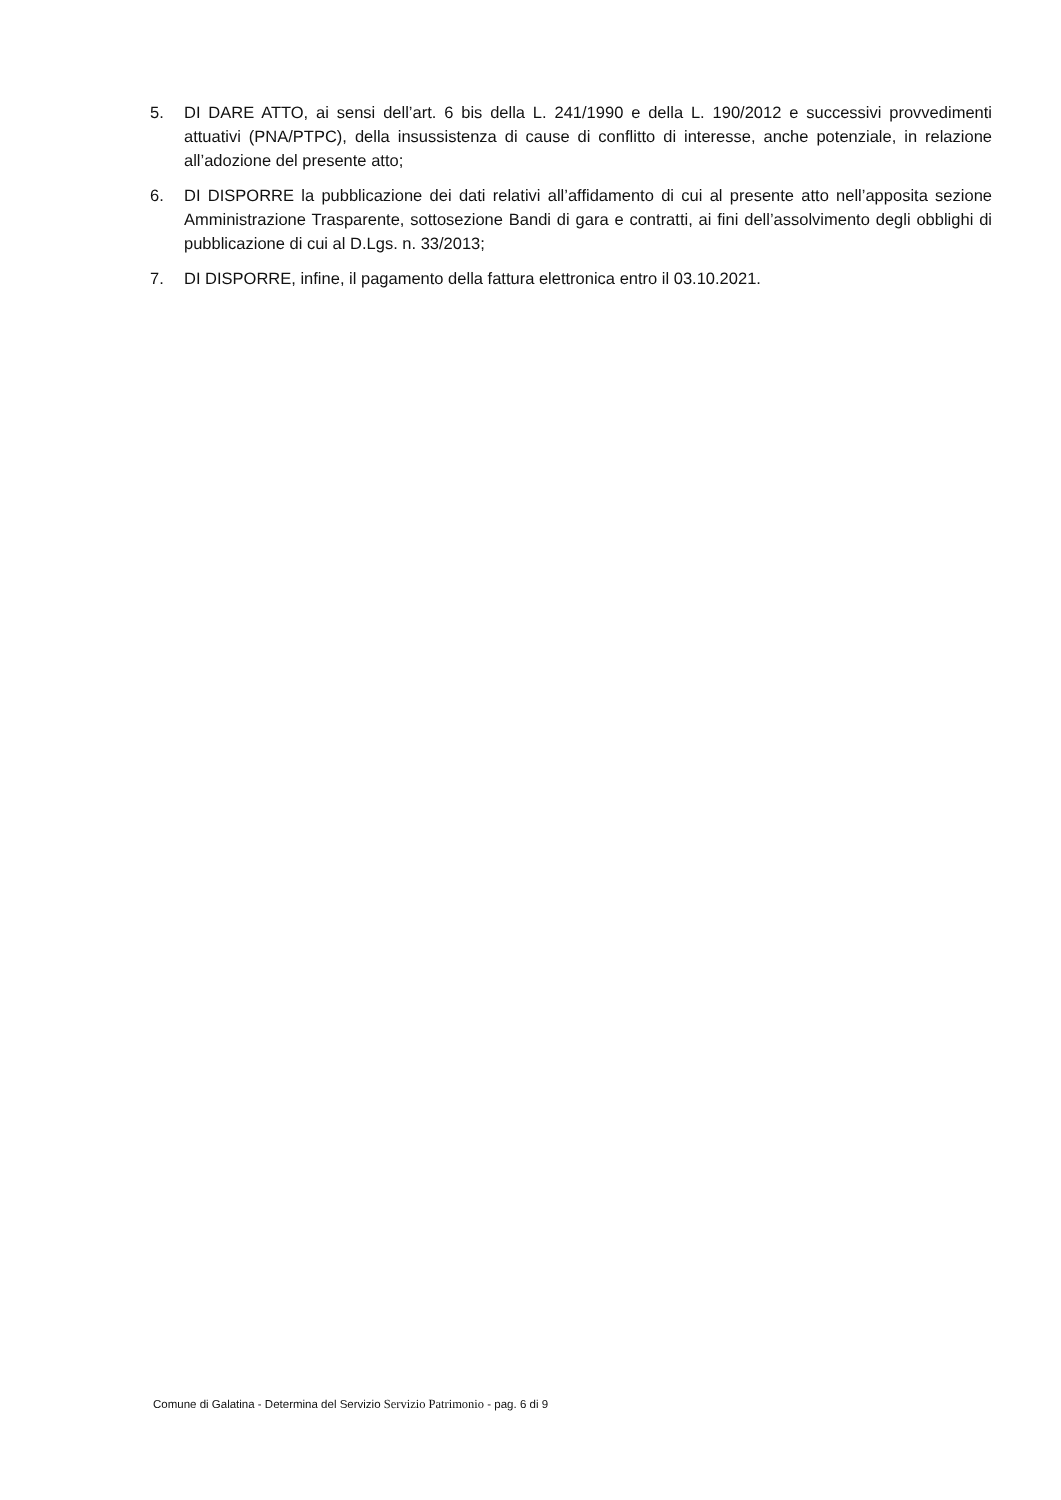5. DI DARE ATTO, ai sensi dell’art. 6 bis della L. 241/1990 e della L. 190/2012 e successivi provvedimenti attuativi (PNA/PTPC), della insussistenza di cause di conflitto di interesse, anche potenziale, in relazione all’adozione del presente atto;
6. DI DISPORRE la pubblicazione dei dati relativi all’affidamento di cui al presente atto nell’apposita sezione Amministrazione Trasparente, sottosezione Bandi di gara e contratti, ai fini dell’assolvimento degli obblighi di pubblicazione di cui al D.Lgs. n. 33/2013;
7. DI DISPORRE, infine, il pagamento della fattura elettronica entro il 03.10.2021.
Comune di Galatina - Determina del Servizio Servizio Patrimonio - pag. 6 di 9